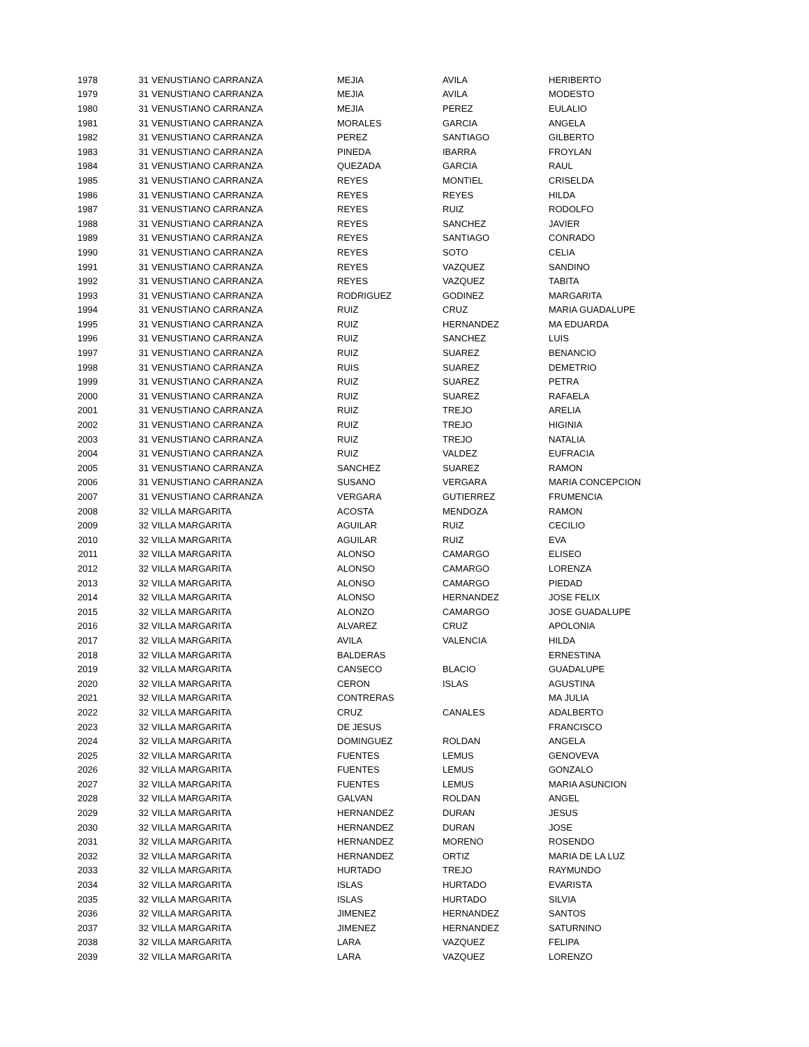| 1978 | 31 | VENUSTIANO CARRANZA | MEJIA | AVILA | HERIBERTO |
| 1979 | 31 | VENUSTIANO CARRANZA | MEJIA | AVILA | MODESTO |
| 1980 | 31 | VENUSTIANO CARRANZA | MEJIA | PEREZ | EULALIO |
| 1981 | 31 | VENUSTIANO CARRANZA | MORALES | GARCIA | ANGELA |
| 1982 | 31 | VENUSTIANO CARRANZA | PEREZ | SANTIAGO | GILBERTO |
| 1983 | 31 | VENUSTIANO CARRANZA | PINEDA | IBARRA | FROYLAN |
| 1984 | 31 | VENUSTIANO CARRANZA | QUEZADA | GARCIA | RAUL |
| 1985 | 31 | VENUSTIANO CARRANZA | REYES | MONTIEL | CRISELDA |
| 1986 | 31 | VENUSTIANO CARRANZA | REYES | REYES | HILDA |
| 1987 | 31 | VENUSTIANO CARRANZA | REYES | RUIZ | RODOLFO |
| 1988 | 31 | VENUSTIANO CARRANZA | REYES | SANCHEZ | JAVIER |
| 1989 | 31 | VENUSTIANO CARRANZA | REYES | SANTIAGO | CONRADO |
| 1990 | 31 | VENUSTIANO CARRANZA | REYES | SOTO | CELIA |
| 1991 | 31 | VENUSTIANO CARRANZA | REYES | VAZQUEZ | SANDINO |
| 1992 | 31 | VENUSTIANO CARRANZA | REYES | VAZQUEZ | TABITA |
| 1993 | 31 | VENUSTIANO CARRANZA | RODRIGUEZ | GODINEZ | MARGARITA |
| 1994 | 31 | VENUSTIANO CARRANZA | RUIZ | CRUZ | MARIA GUADALUPE |
| 1995 | 31 | VENUSTIANO CARRANZA | RUIZ | HERNANDEZ | MA EDUARDA |
| 1996 | 31 | VENUSTIANO CARRANZA | RUIZ | SANCHEZ | LUIS |
| 1997 | 31 | VENUSTIANO CARRANZA | RUIZ | SUAREZ | BENANCIO |
| 1998 | 31 | VENUSTIANO CARRANZA | RUIS | SUAREZ | DEMETRIO |
| 1999 | 31 | VENUSTIANO CARRANZA | RUIZ | SUAREZ | PETRA |
| 2000 | 31 | VENUSTIANO CARRANZA | RUIZ | SUAREZ | RAFAELA |
| 2001 | 31 | VENUSTIANO CARRANZA | RUIZ | TREJO | ARELIA |
| 2002 | 31 | VENUSTIANO CARRANZA | RUIZ | TREJO | HIGINIA |
| 2003 | 31 | VENUSTIANO CARRANZA | RUIZ | TREJO | NATALIA |
| 2004 | 31 | VENUSTIANO CARRANZA | RUIZ | VALDEZ | EUFRACIA |
| 2005 | 31 | VENUSTIANO CARRANZA | SANCHEZ | SUAREZ | RAMON |
| 2006 | 31 | VENUSTIANO CARRANZA | SUSANO | VERGARA | MARIA CONCEPCION |
| 2007 | 31 | VENUSTIANO CARRANZA | VERGARA | GUTIERREZ | FRUMENCIA |
| 2008 | 32 | VILLA MARGARITA | ACOSTA | MENDOZA | RAMON |
| 2009 | 32 | VILLA MARGARITA | AGUILAR | RUIZ | CECILIO |
| 2010 | 32 | VILLA MARGARITA | AGUILAR | RUIZ | EVA |
| 2011 | 32 | VILLA MARGARITA | ALONSO | CAMARGO | ELISEO |
| 2012 | 32 | VILLA MARGARITA | ALONSO | CAMARGO | LORENZA |
| 2013 | 32 | VILLA MARGARITA | ALONSO | CAMARGO | PIEDAD |
| 2014 | 32 | VILLA MARGARITA | ALONSO | HERNANDEZ | JOSE FELIX |
| 2015 | 32 | VILLA MARGARITA | ALONZO | CAMARGO | JOSE GUADALUPE |
| 2016 | 32 | VILLA MARGARITA | ALVAREZ | CRUZ | APOLONIA |
| 2017 | 32 | VILLA MARGARITA | AVILA | VALENCIA | HILDA |
| 2018 | 32 | VILLA MARGARITA | BALDERAS | | ERNESTINA |
| 2019 | 32 | VILLA MARGARITA | CANSECO | BLACIO | GUADALUPE |
| 2020 | 32 | VILLA MARGARITA | CERON | ISLAS | AGUSTINA |
| 2021 | 32 | VILLA MARGARITA | CONTRERAS | | MA JULIA |
| 2022 | 32 | VILLA MARGARITA | CRUZ | CANALES | ADALBERTO |
| 2023 | 32 | VILLA MARGARITA | DE JESUS | | FRANCISCO |
| 2024 | 32 | VILLA MARGARITA | DOMINGUEZ | ROLDAN | ANGELA |
| 2025 | 32 | VILLA MARGARITA | FUENTES | LEMUS | GENOVEVA |
| 2026 | 32 | VILLA MARGARITA | FUENTES | LEMUS | GONZALO |
| 2027 | 32 | VILLA MARGARITA | FUENTES | LEMUS | MARIA ASUNCION |
| 2028 | 32 | VILLA MARGARITA | GALVAN | ROLDAN | ANGEL |
| 2029 | 32 | VILLA MARGARITA | HERNANDEZ | DURAN | JESUS |
| 2030 | 32 | VILLA MARGARITA | HERNANDEZ | DURAN | JOSE |
| 2031 | 32 | VILLA MARGARITA | HERNANDEZ | MORENO | ROSENDO |
| 2032 | 32 | VILLA MARGARITA | HERNANDEZ | ORTIZ | MARIA DE LA LUZ |
| 2033 | 32 | VILLA MARGARITA | HURTADO | TREJO | RAYMUNDO |
| 2034 | 32 | VILLA MARGARITA | ISLAS | HURTADO | EVARISTA |
| 2035 | 32 | VILLA MARGARITA | ISLAS | HURTADO | SILVIA |
| 2036 | 32 | VILLA MARGARITA | JIMENEZ | HERNANDEZ | SANTOS |
| 2037 | 32 | VILLA MARGARITA | JIMENEZ | HERNANDEZ | SATURNINO |
| 2038 | 32 | VILLA MARGARITA | LARA | VAZQUEZ | FELIPA |
| 2039 | 32 | VILLA MARGARITA | LARA | VAZQUEZ | LORENZO |